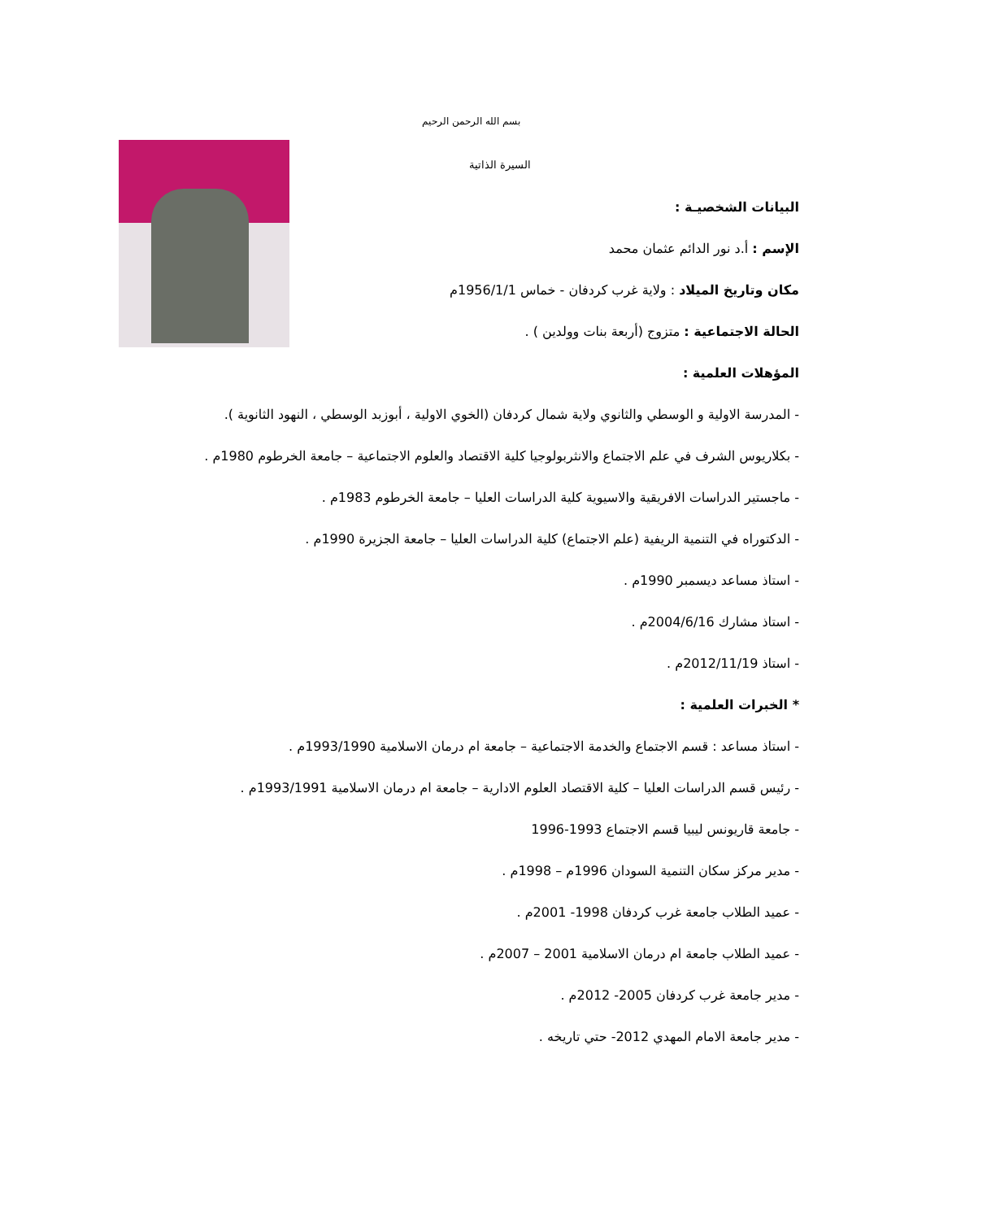بسم الله الرحمن الرحيم
السيرة الذاتية
البيانات الشخصيـة :
الإسم : أ.د نور الدائم عثمان محمد
مكان وتاريخ الميلاد : ولاية غرب كردفان - خماس 1956/1/1م
الحالة الاجتماعية : متزوج (أربعة بنات وولدين ) .
المؤهلات العلمية :
- المدرسة الاولية و الوسطي والثانوي ولاية شمال كردفان (الخوي الاولية ، أبوزبد الوسطي ، النهود الثانوية ).
- بكلاريوس الشرف في علم الاجتماع والانثربولوجيا كلية الاقتصاد والعلوم الاجتماعية – جامعة الخرطوم 1980م .
- ماجستير الدراسات الافريقية والاسيوية كلية الدراسات العليا – جامعة الخرطوم 1983م .
- الدكتوراه في التنمية الريفية (علم الاجتماع) كلية الدراسات العليا – جامعة الجزيرة 1990م .
- استاذ مساعد ديسمبر 1990م .
- استاذ مشارك 2004/6/16م .
- استاذ 2012/11/19م .
* الخبرات العلمية :
- استاذ مساعد : قسم الاجتماع والخدمة الاجتماعية – جامعة ام درمان الاسلامية 1993/1990م .
- رئيس قسم الدراسات العليا – كلية الاقتصاد العلوم الادارية – جامعة ام درمان الاسلامية 1993/1991م .
- جامعة قاريونس ليبيا قسم الاجتماع 1993-1996
- مدير مركز سكان التنمية السودان 1996م – 1998م .
- عميد الطلاب جامعة غرب كردفان 1998- 2001م .
- عميد الطلاب جامعة ام درمان الاسلامية 2001 – 2007م .
- مدير جامعة غرب كردفان 2005- 2012م .
- مدير جامعة الامام المهدي 2012- حتي تاريخه .